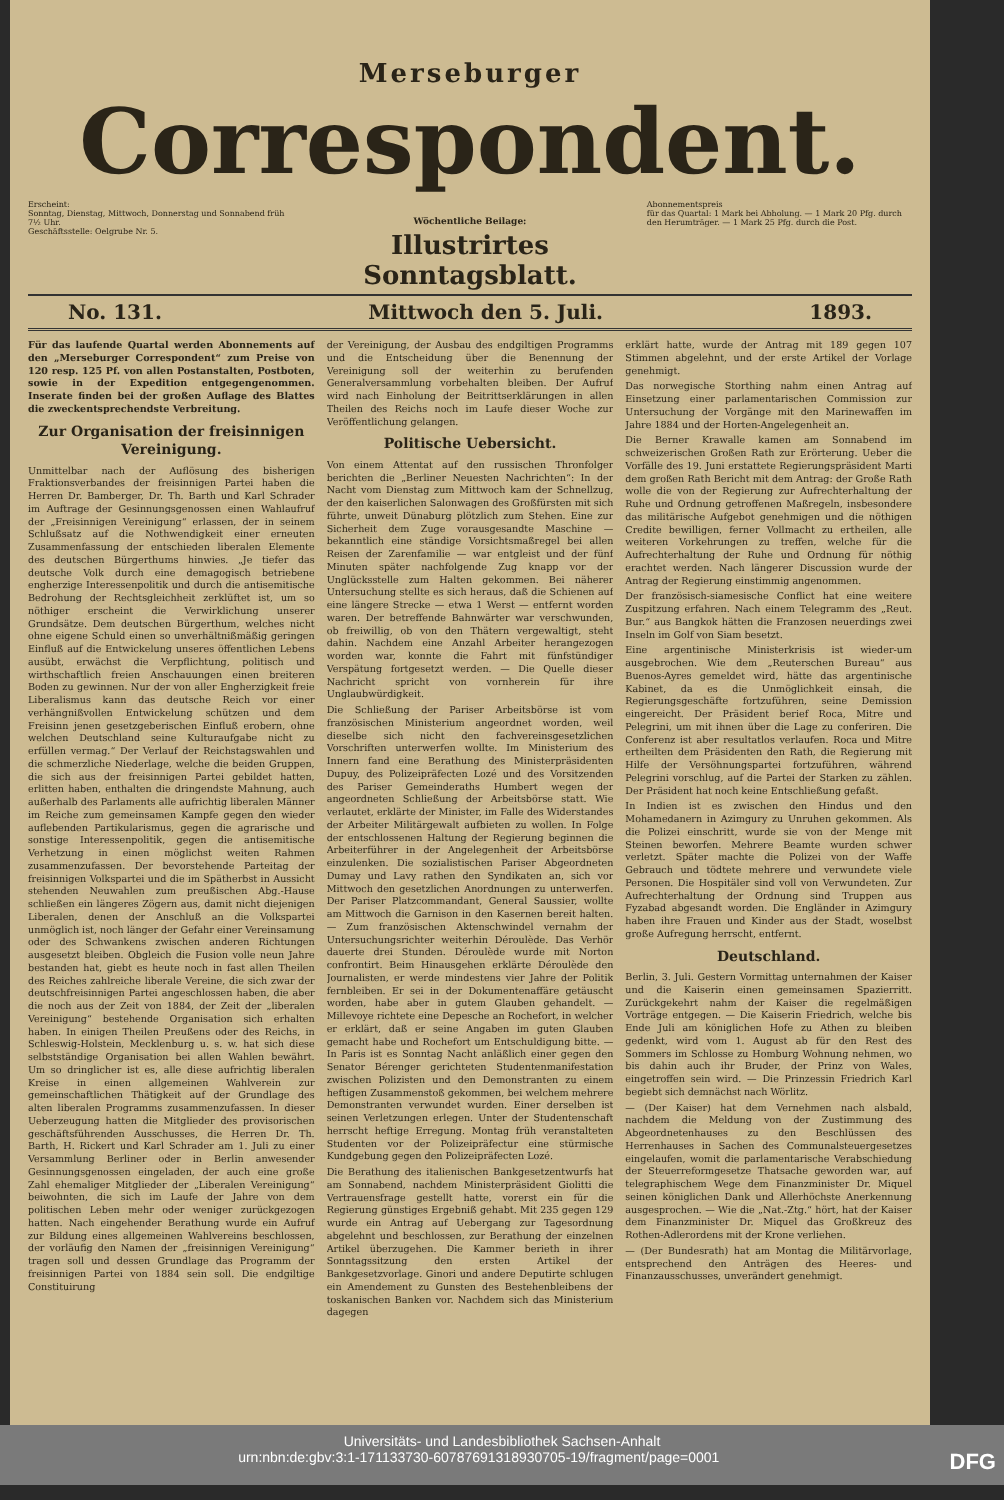Merseburger
Correspondent.
Erscheint:
Sonntag, Dienstag, Mittwoch, Donnerstag und Sonnabend früh 7½ Uhr.
Geschäftsstelle: Oelgrube Nr. 5.
Wöchentliche Beilage:
Illustrirtes Sonntagsblatt.
Abonnementspreis
für das Quartal: 1 Mark bei Abholung. — 1 Mark 20 Pfg. durch den Herumträger. — 1 Mark 25 Pfg. durch die Post.
No. 131. Mittwoch den 5. Juli. 1893.
Für das laufende Quartal werden Abonnements auf den „Merseburger Correspondent“ zum Preise von 120 resp. 125 Pf. von allen Postanstalten, Postboten, sowie in der Expedition entgegengenommen. Inserate finden bei der großen Auflage des Blattes die zweckentsprechendste Verbreitung.
Zur Organisation der freisinnigen Vereinigung.
Unmittelbar nach der Auflösung des bisherigen Fraktionsverbandes der freisinnigen Partei haben die Herren Dr. Bamberger, Dr. Th. Barth und Karl Schrader im Auftrage der Gesinnungsgenossen einen Wahlaufruf der „Freisinnigen Vereinigung“ erlassen, der in seinem Schlußsatz auf die Nothwendigkeit einer erneuten Zusammenfassung der entschieden liberalen Elemente des deutschen Bürgerthums hinwies. „Je tiefer das deutsche Volk durch eine demagogisch betriebene engherzige Interessenpolitik und durch die antisemitische Bedrohung der Rechtsgleichheit zerklüftet ist, um so nöthiger erscheint die Verwirklichung unserer Grundsätze. Dem deutschen Bürgerthum, welches nicht ohne eigene Schuld einen so unverhältnißmäßig geringen Einfluß auf die Entwickelung unseres öffentlichen Lebens ausübt, erwächst die Verpflichtung, politisch und wirthschaftlich freien Anschauungen einen breiteren Boden zu gewinnen. Nur der von aller Engherzigkeit freie Liberalismus kann das deutsche Reich vor einer verhängnißvollen Entwickelung schützen und dem Freisinn jenen gesetzgeberischen Einfluß erobern, ohne welchen Deutschland seine Kulturaufgabe nicht zu erfüllen vermag.“ Der Verlauf der Reichstagswahlen und die schmerzliche Niederlage, welche die beiden Gruppen, die sich aus der freisinnigen Partei gebildet hatten, erlitten haben, enthalten die dringendste Mahnung, auch außerhalb des Parlaments alle aufrichtig liberalen Männer im Reiche zum gemeinsamen Kampfe gegen den wieder auflebenden Partikularismus, gegen die agrarische und sonstige Interessenpolitik, gegen die antisemitische Verhetzung in einen möglichst weiten Rahmen zusammenzufassen. Der bevorstehende Parteitag der freisinnigen Volkspartei und die im Spätherbst in Aussicht stehenden Neuwahlen zum preußischen Abg.-Hause schließen ein längeres Zögern aus, damit nicht diejenigen Liberalen, denen der Anschluß an die Volkspartei unmöglich ist, noch länger der Gefahr einer Vereinsamung oder des Schwankens zwischen anderen Richtungen ausgesetzt bleiben. Obgleich die Fusion volle neun Jahre bestanden hat, giebt es heute noch in fast allen Theilen des Reiches zahlreiche liberale Vereine, die sich zwar der deutschfreisinnigen Partei angeschlossen haben, die aber die noch aus der Zeit von 1884, der Zeit der „liberalen Vereinigung“ bestehende Organisation sich erhalten haben. In einigen Theilen Preußens oder des Reichs, in Schleswig-Holstein, Mecklenburg u. s. w. hat sich diese selbstständige Organisation bei allen Wahlen bewährt. Um so dringlicher ist es, alle diese aufrichtig liberalen Kreise in einen allgemeinen Wahlverein zur gemeinschaftlichen Thätigkeit auf der Grundlage des alten liberalen Programms zusammenzufassen. In dieser Ueberzeugung hatten die Mitglieder des provisorischen geschäftsführenden Ausschusses, die Herren Dr. Th. Barth, H. Rickert und Karl Schrader am 1. Juli zu einer Versammlung Berliner oder in Berlin anwesender Gesinnungsgenossen eingeladen, der auch eine große Zahl ehemaliger Mitglieder der „Liberalen Vereinigung“ beiwohnten, die sich im Laufe der Jahre von dem politischen Leben mehr oder weniger zurückgezogen hatten. Nach eingehender Berathung wurde ein Aufruf zur Bildung eines allgemeinen Wahlvereins beschlossen, der vorläufig den Namen der „freisinnigen Vereinigung“ tragen soll und dessen Grundlage das Programm der freisinnigen Partei von 1884 sein soll. Die endgiltige Constituirung
der Vereinigung, der Ausbau des endgiltigen Programms und die Entscheidung über die Benennung der Vereinigung soll der weiterhin zu berufenden Generalversammlung vorbehalten bleiben. Der Aufruf wird nach Einholung der Beitrittserklärungen in allen Theilen des Reichs noch im Laufe dieser Woche zur Veröffentlichung gelangen.
Politische Uebersicht.
Von einem Attentat auf den russischen Thronfolger berichten die „Berliner Neuesten Nachrichten“: In der Nacht vom Dienstag zum Mittwoch kam der Schnellzug, der den kaiserlichen Salonwagen des Großfürsten mit sich führte, unweit Dünaburg plötzlich zum Stehen. Eine zur Sicherheit dem Zuge vorausgesandte Maschine — bekanntlich eine ständige Vorsichtsmaßregel bei allen Reisen der Zarenfamilie — war entgleist und der fünf Minuten später nachfolgende Zug knapp vor der Unglücksstelle zum Halten gekommen. Bei näherer Untersuchung stellte es sich heraus, daß die Schienen auf eine längere Strecke — etwa 1 Werst — entfernt worden waren. Der betreffende Bahnwärter war verschwunden, ob freiwillig, ob von den Thätern vergewaltigt, steht dahin. Nachdem eine Anzahl Arbeiter herangezogen worden war, konnte die Fahrt mit fünfstündiger Verspätung fortgesetzt werden. — Die Quelle dieser Nachricht spricht von vornherein für ihre Unglaubwürdigkeit.
Die Schließung der Pariser Arbeitsbörse ist vom französischen Ministerium angeordnet worden, weil dieselbe sich nicht den fachvereinsgesetzlichen Vorschriften unterwerfen wollte. Im Ministerium des Innern fand eine Berathung des Ministerpräsidenten Dupuy, des Polizeipräfecten Lozé und des Vorsitzenden des Pariser Gemeinderaths Humbert wegen der angeordneten Schließung der Arbeitsbörse statt. Wie verlautet, erklärte der Minister, im Falle des Widerstandes der Arbeiter Militärgewalt aufbieten zu wollen. In Folge der entschlossenen Haltung der Regierung beginnen die Arbeiterführer in der Angelegenheit der Arbeitsbörse einzulenken. Die sozialistischen Pariser Abgeordneten Dumay und Lavy rathen den Syndikaten an, sich vor Mittwoch den gesetzlichen Anordnungen zu unterwerfen. Der Pariser Platzcommandant, General Saussier, wollte am Mittwoch die Garnison in den Kasernen bereit halten. — Zum französischen Aktenschwindel vernahm der Untersuchungsrichter weiterhin Déroulède. Das Verhör dauerte drei Stunden. Déroulède wurde mit Norton confrontirt. Beim Hinausgehen erklärte Déroulède den Journalisten, er werde mindestens vier Jahre der Politik fernbleiben. Er sei in der Dokumentenaffäre getäuscht worden, habe aber in gutem Glauben gehandelt. — Millevoye richtete eine Depesche an Rochefort, in welcher er erklärt, daß er seine Angaben im guten Glauben gemacht habe und Rochefort um Entschuldigung bitte. — In Paris ist es Sonntag Nacht anläßlich einer gegen den Senator Bérenger gerichteten Studentenmanifestation zwischen Polizisten und den Demonstranten zu einem heftigen Zusammenstoß gekommen, bei welchem mehrere Demonstranten verwundet wurden. Einer derselben ist seinen Verletzungen erlegen. Unter der Studentenschaft herrscht heftige Erregung. Montag früh veranstalteten Studenten vor der Polizeipräfectur eine stürmische Kundgebung gegen den Polizeipräfecten Lozé.
Die Berathung des italienischen Bankgesetzentwurfs hat am Sonnabend, nachdem Ministerpräsident Giolitti die Vertrauensfrage gestellt hatte, vorerst ein für die Regierung günstiges Ergebniß gehabt. Mit 235 gegen 129 wurde ein Antrag auf Uebergang zur Tagesordnung abgelehnt und beschlossen, zur Berathung der einzelnen Artikel überzugehen. Die Kammer berieth in ihrer Sonntagssitzung den ersten Artikel der Bankgesetzvorlage. Ginori und andere Deputirte schlugen ein Amendement zu Gunsten des Bestehenbleibens der toskanischen Banken vor. Nachdem sich das Ministerium dagegen
erklärt hatte, wurde der Antrag mit 189 gegen 107 Stimmen abgelehnt, und der erste Artikel der Vorlage genehmigt.
Das norwegische Storthing nahm einen Antrag auf Einsetzung einer parlamentarischen Commission zur Untersuchung der Vorgänge mit den Marinewaffen im Jahre 1884 und der Horten-Angelegenheit an.
Die Berner Krawalle kamen am Sonnabend im schweizerischen Großen Rath zur Erörterung. Ueber die Vorfälle des 19. Juni erstattete Regierungspräsident Marti dem großen Rath Bericht mit dem Antrag: der Große Rath wolle die von der Regierung zur Aufrechterhaltung der Ruhe und Ordnung getroffenen Maßregeln, insbesondere das militärische Aufgebot genehmigen und die nöthigen Credite bewilligen, ferner Vollmacht zu ertheilen, alle weiteren Vorkehrungen zu treffen, welche für die Aufrechterhaltung der Ruhe und Ordnung für nöthig erachtet werden. Nach längerer Discussion wurde der Antrag der Regierung einstimmig angenommen.
Der französisch-siamesische Conflict hat eine weitere Zuspitzung erfahren. Nach einem Telegramm des „Reut. Bur.“ aus Bangkok hätten die Franzosen neuerdings zwei Inseln im Golf von Siam besetzt.
Eine argentinische Ministerkrisis ist wieder-um ausgebrochen. Wie dem „Reuterschen Bureau“ aus Buenos-Ayres gemeldet wird, hätte das argentinische Kabinet, da es die Unmöglichkeit einsah, die Regierungsgeschäfte fortzuführen, seine Demission eingereicht. Der Präsident berief Roca, Mitre und Pelegrini, um mit ihnen über die Lage zu conferiren. Die Conferenz ist aber resultatlos verlaufen. Roca und Mitre ertheilten dem Präsidenten den Rath, die Regierung mit Hilfe der Versöhnungspartei fortzuführen, während Pelegrini vorschlug, auf die Partei der Starken zu zählen. Der Präsident hat noch keine Entschließung gefaßt.
In Indien ist es zwischen den Hindus und den Mohamedanern in Azimgury zu Unruhen gekommen. Als die Polizei einschritt, wurde sie von der Menge mit Steinen beworfen. Mehrere Beamte wurden schwer verletzt. Später machte die Polizei von der Waffe Gebrauch und tödtete mehrere und verwundete viele Personen. Die Hospitäler sind voll von Verwundeten. Zur Aufrechterhaltung der Ordnung sind Truppen aus Fyzabad abgesandt worden. Die Engländer in Azimgury haben ihre Frauen und Kinder aus der Stadt, woselbst große Aufregung herrscht, entfernt.
Deutschland.
Berlin, 3. Juli. Gestern Vormittag unternahmen der Kaiser und die Kaiserin einen gemeinsamen Spazierritt. Zurückgekehrt nahm der Kaiser die regelmäßigen Vorträge entgegen. — Die Kaiserin Friedrich, welche bis Ende Juli am königlichen Hofe zu Athen zu bleiben gedenkt, wird vom 1. August ab für den Rest des Sommers im Schlosse zu Homburg Wohnung nehmen, wo bis dahin auch ihr Bruder, der Prinz von Wales, eingetroffen sein wird. — Die Prinzessin Friedrich Karl begiebt sich demnächst nach Wörlitz.
— (Der Kaiser) hat dem Vernehmen nach alsbald, nachdem die Meldung von der Zustimmung des Abgeordnetenhauses zu den Beschlüssen des Herrenhauses in Sachen des Communalsteuergesetzes eingelaufen, womit die parlamentarische Verabschiedung der Steuerreformgesetze Thatsache geworden war, auf telegraphischem Wege dem Finanzminister Dr. Miquel seinen königlichen Dank und Allerhöchste Anerkennung ausgesprochen. — Wie die „Nat.-Ztg.“ hört, hat der Kaiser dem Finanzminister Dr. Miquel das Großkreuz des Rothen-Adlerordens mit der Krone verliehen.
— (Der Bundesrath) hat am Montag die Militärvorlage, entsprechend den Anträgen des Heeres- und Finanzausschusses, unverändert genehmigt.
Universitäts- und Landesbibliothek Sachsen-Anhalt
urn:nbn:de:gbv:3:1-171133730-60787691318930705-19/fragment/page=0001 DFG